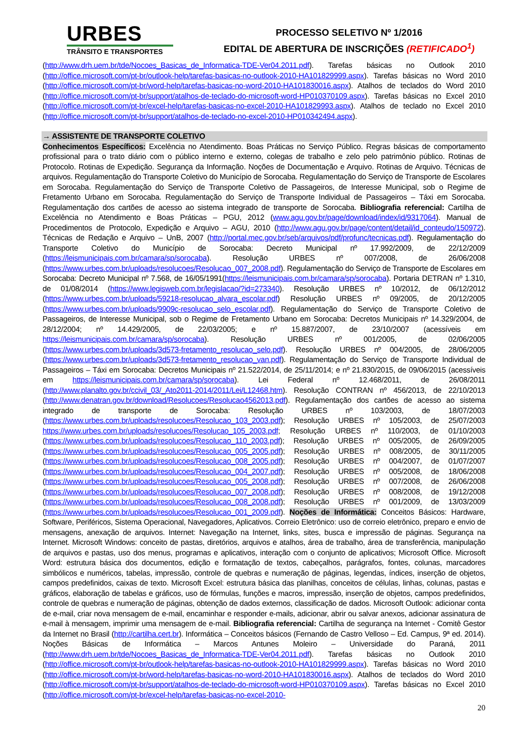URBES
TRÂNSITO E TRANSPORTES
PROCESSO SELETIVO Nº 1/2016
EDITAL DE ABERTURA DE INSCRIÇÕES (RETIFICADO<sup>1</sup>)
(http://www.drh.uem.br/tde/Nocoes_Basicas_de_Informatica-TDE-Ver04.2011.pdf). Tarefas básicas no Outlook 2010 (http://office.microsoft.com/pt-br/outlook-help/tarefas-basicas-no-outlook-2010-HA101829999.aspx). Tarefas básicas no Word 2010 (http://office.microsoft.com/pt-br/word-help/tarefas-basicas-no-word-2010-HA101830016.aspx). Atalhos de teclados do Word 2010 (http://office.microsoft.com/pt-br/support/atalhos-de-teclado-do-microsoft-word-HP010370109.aspx). Tarefas básicas no Excel 2010 (http://office.microsoft.com/pt-br/excel-help/tarefas-basicas-no-excel-2010-HA101829993.aspx). Atalhos de teclado no Excel 2010 (http://office.microsoft.com/pt-br/support/atalhos-de-teclado-no-excel-2010-HP010342494.aspx).
→ ASSISTENTE DE TRANSPORTE COLETIVO
Conhecimentos Específicos: Excelência no Atendimento. Boas Práticas no Serviço Público. Regras básicas de comportamento profissional para o trato diário com o público interno e externo, colegas de trabalho e zelo pelo patrimônio público. Rotinas de Protocolo. Rotinas de Expedição. Segurança da Informação. Noções de Documentação e Arquivo. Rotinas de Arquivo. Técnicas de arquivos. Regulamentação do Transporte Coletivo do Município de Sorocaba. Regulamentação do Serviço de Transporte de Escolares em Sorocaba. Regulamentação do Serviço de Transporte Coletivo de Passageiros, de Interesse Municipal, sob o Regime de Fretamento Urbano em Sorocaba. Regulamentação do Serviço de Transporte Individual de Passageiros – Táxi em Sorocaba. Regulamentação dos cartões de acesso ao sistema integrado de transporte de Sorocaba. Bibliografia referencial: Cartilha de Excelência no Atendimento e Boas Práticas – PGU, 2012 (www.agu.gov.br/page/download/index/id/9317064). Manual de Procedimentos de Protocolo, Expedição e Arquivo – AGU, 2010 (http://www.agu.gov.br/page/content/detail/id_conteudo/150972). Técnicas de Redação e Arquivo – UnB, 2007 (http://portal.mec.gov.br/seb/arquivos/pdf/profunc/tecnicas.pdf). Regulamentação do Transporte Coletivo do Município de Sorocaba: Decreto Municipal nº 17.992/2009, de 22/12/2009 (https://leismunicipais.com.br/camara/sp/sorocaba). Resolução URBES nº 007/2008, de 26/06/2008 (https://www.urbes.com.br/uploads/resolucoes/Resolucao_007_2008.pdf). Regulamentação do Serviço de Transporte de Escolares em Sorocaba: Decreto Municipal nº 7.568, de 16/05/1991(https://leismunicipais.com.br/camara/sp/sorocaba). Portaria DETRAN nº 1.310, de 01/08/2014 (https://www.legisweb.com.br/legislacao/?id=273340). Resolução URBES nº 10/2012, de 06/12/2012 (https://www.urbes.com.br/uploads/59218-resolucao_alvara_escolar.pdf) Resolução URBES nº 09/2005, de 20/12/2005 (https://www.urbes.com.br/uploads/9909c-resolucao_selo_escolar.pdf). Regulamentação do Serviço de Transporte Coletivo de Passageiros, de Interesse Municipal, sob o Regime de Fretamento Urbano em Sorocaba: Decretos Municipais nº 14.329/2004, de 28/12/2004; nº 14.429/2005, de 22/03/2005; e nº 15.887/2007, de 23/10/2007 (acessíveis em https://leismunicipais.com.br/camara/sp/sorocaba). Resolução URBES nº 001/2005, de 02/06/2005 (https://www.urbes.com.br/uploads/3d573-fretamento_resolucao_selo.pdf). Resolução URBES nº 004/2005, de 28/06/2005 (https://www.urbes.com.br/uploads/3d573-fretamento_resolucao_van.pdf). Regulamentação do Serviço de Transporte Individual de Passageiros – Táxi em Sorocaba: Decretos Municipais nº 21.522/2014, de 25/11/2014; e nº 21.830/2015, de 09/06/2015 (acessíveis em https://leismunicipais.com.br/camara/sp/sorocaba). Lei Federal nº 12.468/2011, de 26/08/2011 (http://www.planalto.gov.br/ccivil_03/_Ato2011-2014/2011/Lei/L12468.htm). Resolução CONTRAN nº 456/2013, de 22/10/2013 (http://www.denatran.gov.br/download/Resolucoes/Resolucao4562013.pdf). Regulamentação dos cartões de acesso ao sistema integrado de transporte de Sorocaba: Resolução URBES nº 103/2003, de 18/07/2003 (https://www.urbes.com.br/uploads/resolucoes/Resolucao_103_2003.pdf); Resolução URBES nº 105/2003, de 25/07/2003 https://www.urbes.com.br/uploads/resolucoes/Resolucao_105_2003.pdf; Resolução URBES nº 110/2003, de 01/10/2003 (https://www.urbes.com.br/uploads/resolucoes/Resolucao_110_2003.pdf); Resolução URBES nº 005/2005, de 26/09/2005 (https://www.urbes.com.br/uploads/resolucoes/Resolucao_005_2005.pdf); Resolução URBES nº 008/2005, de 30/11/2005 (https://www.urbes.com.br/uploads/resolucoes/Resolucao_008_2005.pdf); Resolução URBES nº 004/2007, de 01/07/2007 (https://www.urbes.com.br/uploads/resolucoes/Resolucao_004_2007.pdf); Resolução URBES nº 005/2008, de 18/06/2008 (https://www.urbes.com.br/uploads/resolucoes/Resolucao_005_2008.pdf); Resolução URBES nº 007/2008, de 26/06/2008 (https://www.urbes.com.br/uploads/resolucoes/Resolucao_007_2008.pdf); Resolução URBES nº 008/2008, de 19/12/2008 (https://www.urbes.com.br/uploads/resolucoes/Resolucao_008_2008.pdf); Resolução URBES nº 001/2009, de 13/03/2009 (https://www.urbes.com.br/uploads/resolucoes/Resolucao_001_2009.pdf). Noções de Informática: Conceitos Básicos: Hardware, Software, Periféricos, Sistema Operacional, Navegadores, Aplicativos. Correio Eletrônico: uso de correio eletrônico, preparo e envio de mensagens, anexação de arquivos. Internet: Navegação na Internet, links, sites, busca e impressão de páginas. Segurança na Internet. Microsoft Windows: conceito de pastas, diretórios, arquivos e atalhos, área de trabalho, área de transferência, manipulação de arquivos e pastas, uso dos menus, programas e aplicativos, interação com o conjunto de aplicativos; Microsoft Office. Microsoft Word: estrutura básica dos documentos, edição e formatação de textos, cabeçalhos, parágrafos, fontes, colunas, marcadores simbólicos e numéricos, tabelas, impressão, controle de quebras e numeração de páginas, legendas, índices, inserção de objetos, campos predefinidos, caixas de texto. Microsoft Excel: estrutura básica das planilhas, conceitos de células, linhas, colunas, pastas e gráficos, elaboração de tabelas e gráficos, uso de fórmulas, funções e macros, impressão, inserção de objetos, campos predefinidos, controle de quebras e numeração de páginas, obtenção de dados externos, classificação de dados. Microsoft Outlook: adicionar conta de e-mail, criar nova mensagem de e-mail, encaminhar e responder e-mails, adicionar, abrir ou salvar anexos, adicionar assinatura de e-mail à mensagem, imprimir uma mensagem de e-mail. Bibliografia referencial: Cartilha de segurança na Internet - Comitê Gestor da Internet no Brasil (http://cartilha.cert.br). Informática – Conceitos básicos (Fernando de Castro Velloso – Ed. Campus, 9ª ed. 2014). Noções Básicas de Informática – Marcos Antunes Moleiro – Universidade do Paraná, 2011 (http://www.drh.uem.br/tde/Nocoes_Basicas_de_Informatica-TDE-Ver04.2011.pdf). Tarefas básicas no Outlook 2010 (http://office.microsoft.com/pt-br/outlook-help/tarefas-basicas-no-outlook-2010-HA101829999.aspx). Tarefas básicas no Word 2010 (http://office.microsoft.com/pt-br/word-help/tarefas-basicas-no-word-2010-HA101830016.aspx). Atalhos de teclados do Word 2010 (http://office.microsoft.com/pt-br/support/atalhos-de-teclado-do-microsoft-word-HP010370109.aspx). Tarefas básicas no Excel 2010 (http://office.microsoft.com/pt-br/excel-help/tarefas-basicas-no-excel-2010-
20